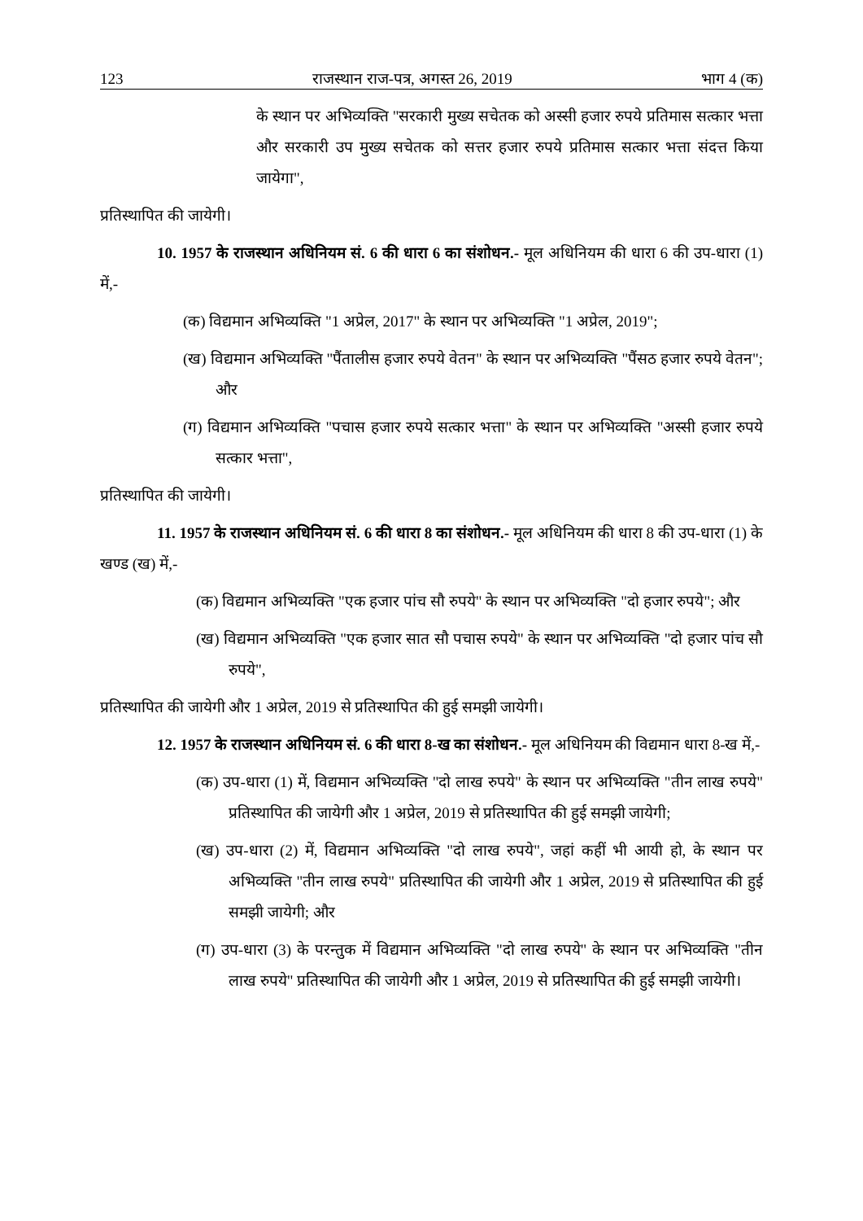123 राजस्थान राज-पत्र, अगस्त 26, 2019 भाग 4 (क)
के स्थान पर अभिव्यक्ति "सरकारी मुख्य सचेतक को अस्सी हजार रुपये प्रतिमास सत्कार भत्ता और सरकारी उप मुख्य सचेतक को सत्तर हजार रुपये प्रतिमास सत्कार भत्ता संदत्त किया जायेगा",
प्रतिस्थापित की जायेगी।
10. 1957 के राजस्थान अधिनियम सं. 6 की धारा 6 का संशोधन.- मूल अधिनियम की धारा 6 की उप-धारा (1) में,-
(क) विद्यमान अभिव्यक्ति "1 अप्रेल, 2017" के स्थान पर अभिव्यक्ति "1 अप्रेल, 2019";
(ख) विद्यमान अभिव्यक्ति "पैंतालीस हजार रुपये वेतन" के स्थान पर अभिव्यक्ति "पैंसठ हजार रुपये वेतन"; और
(ग) विद्यमान अभिव्यक्ति "पचास हजार रुपये सत्कार भत्ता" के स्थान पर अभिव्यक्ति "अस्सी हजार रुपये सत्कार भत्ता",
प्रतिस्थापित की जायेगी।
11. 1957 के राजस्थान अधिनियम सं. 6 की धारा 8 का संशोधन.- मूल अधिनियम की धारा 8 की उप-धारा (1) के खण्ड (ख) में,-
(क) विद्यमान अभिव्यक्ति "एक हजार पांच सौ रुपये" के स्थान पर अभिव्यक्ति "दो हजार रुपये"; और
(ख) विद्यमान अभिव्यक्ति "एक हजार सात सौ पचास रुपये" के स्थान पर अभिव्यक्ति "दो हजार पांच सौ रुपये",
प्रतिस्थापित की जायेगी और 1 अप्रेल, 2019 से प्रतिस्थापित की हुई समझी जायेगी।
12. 1957 के राजस्थान अधिनियम सं. 6 की धारा 8-ख का संशोधन.- मूल अधिनियम की विद्यमान धारा 8-ख में,-
(क) उप-धारा (1) में, विद्यमान अभिव्यक्ति "दो लाख रुपये" के स्थान पर अभिव्यक्ति "तीन लाख रुपये" प्रतिस्थापित की जायेगी और 1 अप्रेल, 2019 से प्रतिस्थापित की हुई समझी जायेगी;
(ख) उप-धारा (2) में, विद्यमान अभिव्यक्ति "दो लाख रुपये", जहां कहीं भी आयी हो, के स्थान पर अभिव्यक्ति "तीन लाख रुपये" प्रतिस्थापित की जायेगी और 1 अप्रेल, 2019 से प्रतिस्थापित की हुई समझी जायेगी; और
(ग) उप-धारा (3) के परन्तुक में विद्यमान अभिव्यक्ति "दो लाख रुपये" के स्थान पर अभिव्यक्ति "तीन लाख रुपये" प्रतिस्थापित की जायेगी और 1 अप्रेल, 2019 से प्रतिस्थापित की हुई समझी जायेगी।